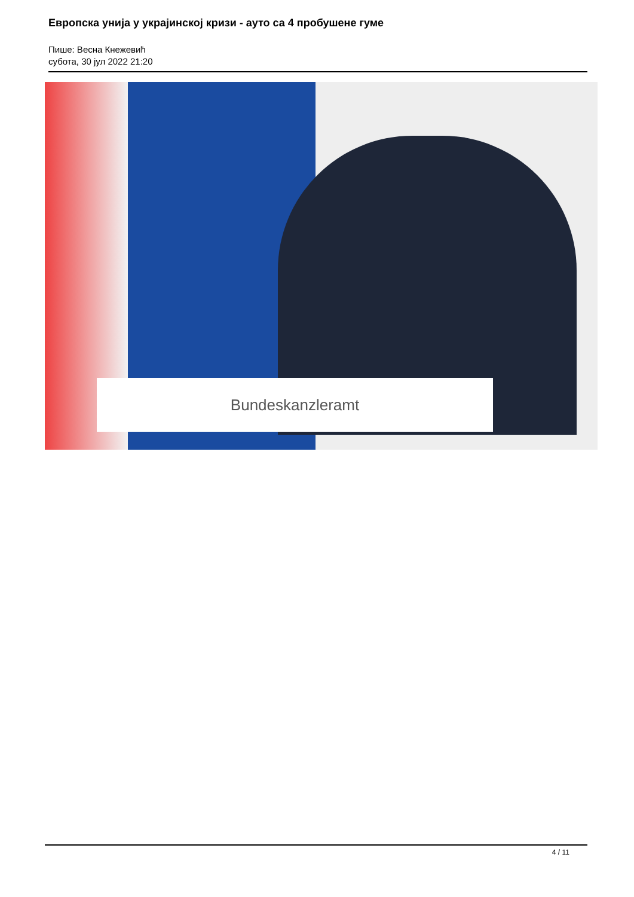Европска унија у украјинској кризи - ауто са 4 пробушене гуме
Пише: Весна Кнежевић
субота, 30 јул 2022 21:20
Bundeskanzleramt
4 / 11